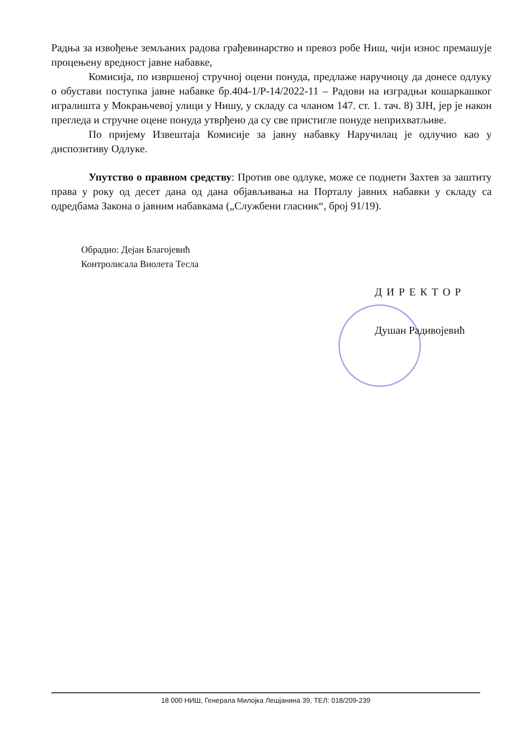Радња за извођење земљаних радова грађевинарство и превоз робе Ниш, чији износ премашује процењену вредност јавне набавке,
Комисија, по извршеној стручној оцени понуда, предлаже наручиоцу да донесе одлуку о обустави поступка јавне набавке бр.404-1/Р-14/2022-11 – Радови на изградњи кошаркашког игралишта у Мокрањчевој улици у Нишу, у складу са чланом 147. ст. 1. тач. 8) ЗЈН, јер је након прегледа и стручне оцене понуда утврђено да су све пристигле понуде неприхватљиве.
По пријему Извештаја Комисије за јавну набавку Наручилац је одлучио као у диспозитиву Одлуке.
Упутство о правном средству: Против ове одлуке, може се поднети Захтев за заштиту права у року од десет дана од дана објављивања на Порталу јавних набавки у складу са одредбама Закона о јавним набавкама („Службени гласник“, број 91/19).
Обрадио: Дејан Благојевић
Контролисала Виолета Тесла
ДИРЕКТОР
Душан Радивојевић
18 000 НИШ, Генерала Милојка Лешјанина 39, ТЕЛ: 018/209-239